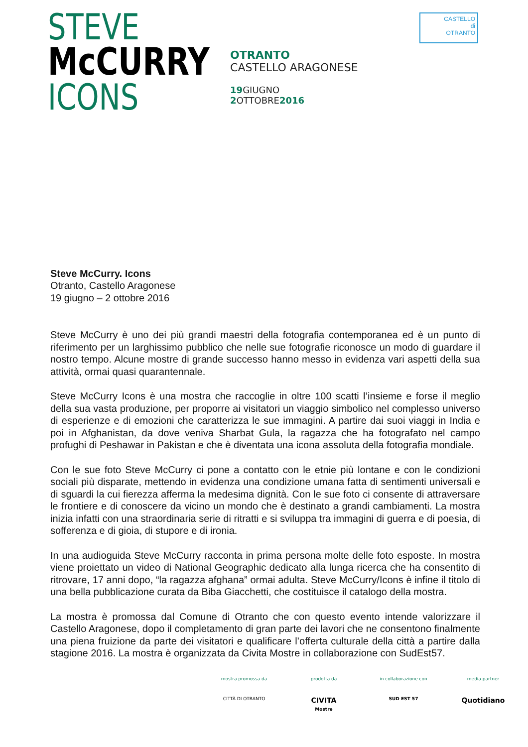STEVE
McCURRY
ICONS
OTRANTO
CASTELLO ARAGONESE
19 GIUGNO
2 OTTOBRE2016
CASTELLO
di
OTRANTO
Steve McCurry. Icons
Otranto, Castello Aragonese
19 giugno – 2 ottobre 2016
Steve McCurry è uno dei più grandi maestri della fotografia contemporanea ed è un punto di riferimento per un larghissimo pubblico che nelle sue fotografie riconosce un modo di guardare il nostro tempo. Alcune mostre di grande successo hanno messo in evidenza vari aspetti della sua attività, ormai quasi quarantennale.
Steve McCurry Icons è una mostra che raccoglie in oltre 100 scatti l’insieme e forse il meglio della sua vasta produzione, per proporre ai visitatori un viaggio simbolico nel complesso universo di esperienze e di emozioni che caratterizza le sue immagini. A partire dai suoi viaggi in India e poi in Afghanistan, da dove veniva Sharbat Gula, la ragazza che ha fotografato nel campo profughi di Peshawar in Pakistan e che è diventata una icona assoluta della fotografia mondiale.
Con le sue foto Steve McCurry ci pone a contatto con le etnie più lontane e con le condizioni sociali più disparate, mettendo in evidenza una condizione umana fatta di sentimenti universali e di sguardi la cui fierezza afferma la medesima dignità. Con le sue foto ci consente di attraversare le frontiere e di conoscere da vicino un mondo che è destinato a grandi cambiamenti. La mostra inizia infatti con una straordinaria serie di ritratti e si sviluppa tra immagini di guerra e di poesia, di sofferenza e di gioia, di stupore e di ironia.
In una audioguida Steve McCurry racconta in prima persona molte delle foto esposte. In mostra viene proiettato un video di National Geographic dedicato alla lunga ricerca che ha consentito di ritrovare, 17 anni dopo, “la ragazza afghana” ormai adulta. Steve McCurry/Icons è infine il titolo di una bella pubblicazione curata da Biba Giacchetti, che costituisce il catalogo della mostra.
La mostra è promossa dal Comune di Otranto che con questo evento intende valorizzare il Castello Aragonese, dopo il completamento di gran parte dei lavori che ne consentono finalmente una piena fruizione da parte dei visitatori e qualificare l’offerta culturale della città a partire dalla stagione 2016. La mostra è organizzata da Civita Mostre in collaborazione con SudEst57.
mostra promossa da
CITTÀ DI OTRANTO
prodotta da
CIVITA
Mostre
in collaborazione con
SUD EST 57
media partner
Quotidiano